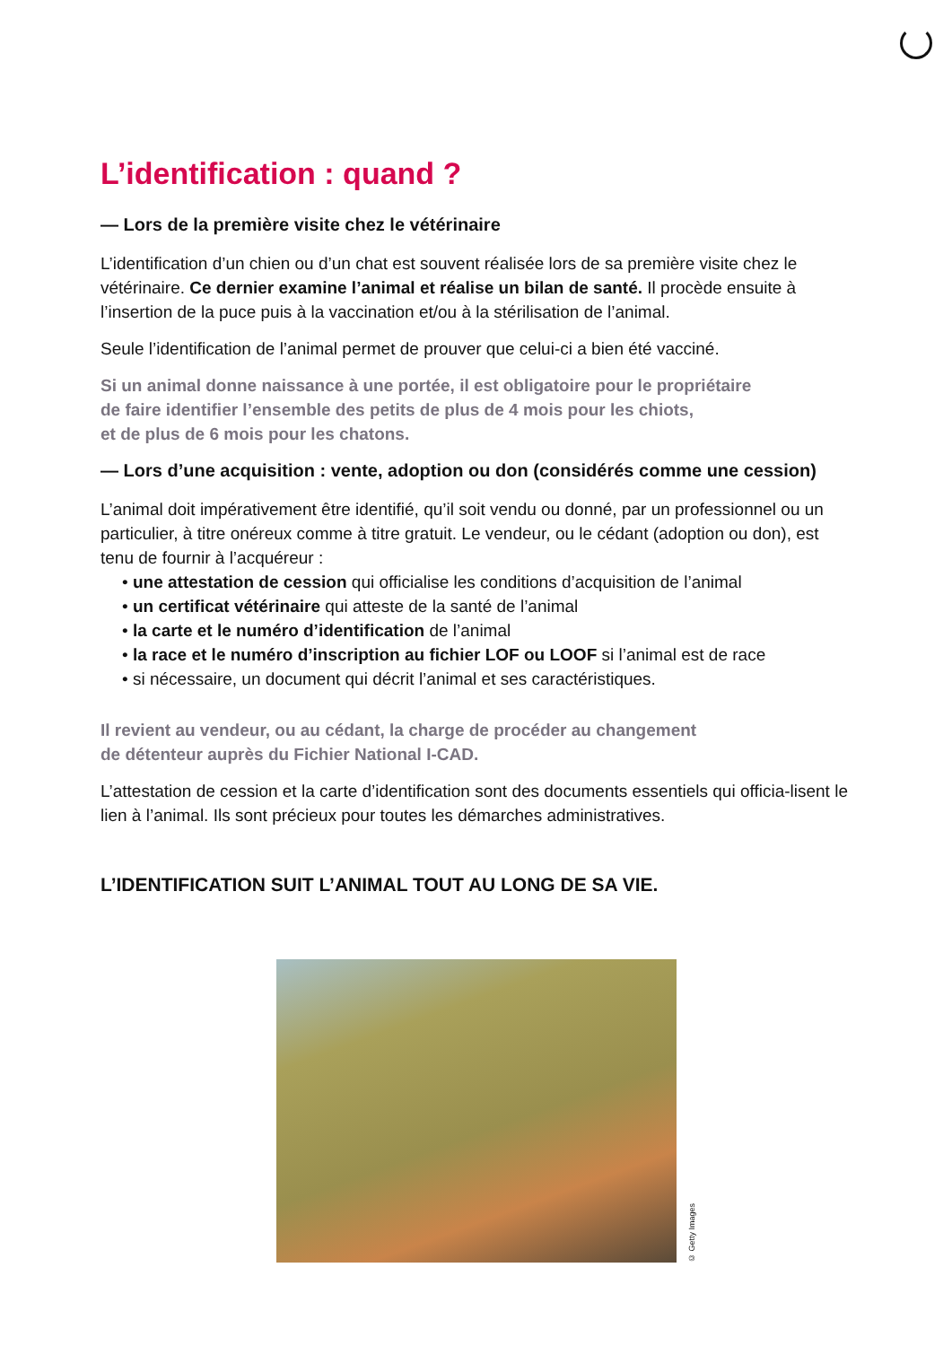L’identification : quand ?
— Lors de la première visite chez le vétérinaire
L’identification d’un chien ou d’un chat est souvent réalisée lors de sa première visite chez le vétérinaire. Ce dernier examine l’animal et réalise un bilan de santé. Il procède ensuite à l’insertion de la puce puis à la vaccination et/ou à la stérilisation de l’animal.
Seule l’identification de l’animal permet de prouver que celui-ci a bien été vacciné.
Si un animal donne naissance à une portée, il est obligatoire pour le propriétaire
de faire identifier l’ensemble des petits de plus de 4 mois pour les chiots,
et de plus de 6 mois pour les chatons.
— Lors d’une acquisition : vente, adoption ou don (considérés comme une cession)
L’animal doit impérativement être identifié, qu’il soit vendu ou donné, par un professionnel ou un particulier, à titre onéreux comme à titre gratuit. Le vendeur, ou le cédant (adoption ou don), est tenu de fournir à l’acquéreur :
• une attestation de cession qui officialise les conditions d’acquisition de l’animal
• un certificat vétérinaire qui atteste de la santé de l’animal
• la carte et le numéro d’identification de l’animal
• la race et le numéro d’inscription au fichier LOF ou LOOF si l’animal est de race
• si nécessaire, un document qui décrit l’animal et ses caractéristiques.
Il revient au vendeur, ou au cédant, la charge de procéder au changement
de détenteur auprès du Fichier National I-CAD.
L’attestation de cession et la carte d’identification sont des documents essentiels qui officia-lisent le lien à l’animal. Ils sont précieux pour toutes les démarches administratives.
L’IDENTIFICATION SUIT L’ANIMAL TOUT AU LONG DE SA VIE.
© Getty Images